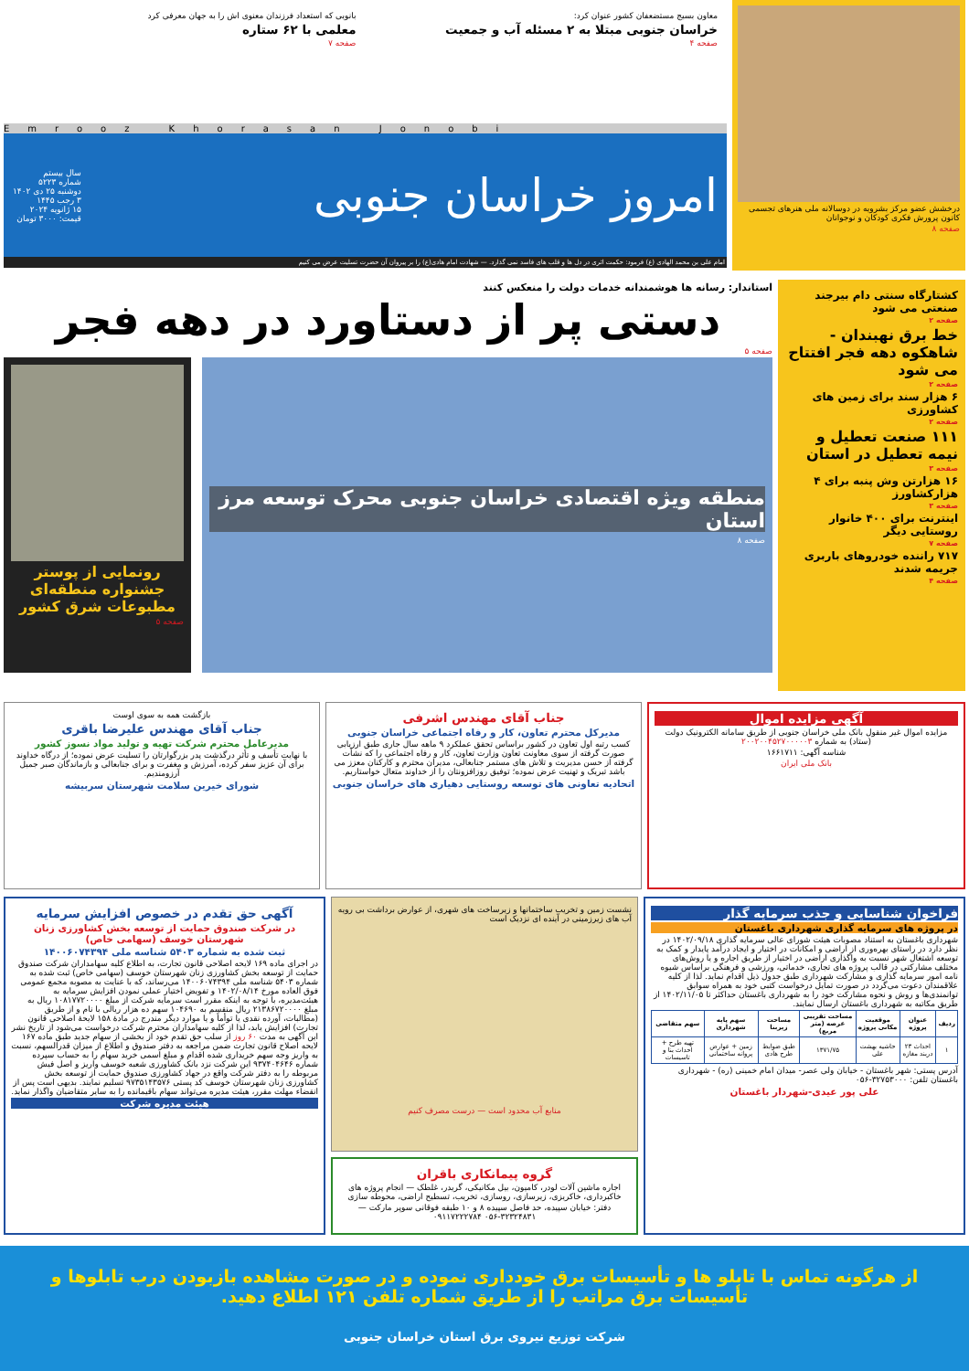درخشش عضو مرکز بشرویه در دوسالانه ملی هنرهای تجسمی کانون پرورش فکری کودکان و نوجوانان
صفحه ۸
معاون بسیج مستضعفان کشور عنوان کرد:
خراسان جنوبی مبتلا به ۲ مسئله آب و جمعیت
صفحه ۴
بانویی که استعداد فرزندان معنوی اش را به جهان معرفی کرد
معلمی با ۶۲ ستاره
صفحه ۷
Emrooz Khorasan Jonobi
امروز خراسان جنوبی
سال بیستم
شماره ۵۲۲۳
دوشنبه ۲۵ دی ۱۴۰۲
۳ رجب ۱۴۴۵
۱۵ ژانویه ۲۰۲۴
قیمت: ۳۰۰۰ تومان
امام علی بن محمد الهادی (ع) فرمود: حکمت اثری در دل ها و قلب های فاسد نمی گذارد. — شهادت امام هادی(ع) را بر پیروان آن حضرت تسلیت عرض می کنیم
کشتارگاه سنتی دام بیرجند صنعتی می شود
صفحه ۲
خط برق نهبندان - شاهکوه دهه فجر افتتاح می شود
صفحه ۲
۶ هزار سند برای زمین های کشاورزی
صفحه ۲
۱۱۱ صنعت تعطیل و نیمه تعطیل در استان
صفحه ۳
۱۶ هزارتن وش پنبه برای ۴ هزارکشاورز
صفحه ۳
اینترنت برای ۴۰۰ خانوار روستایی دیگر
صفحه ۷
۷۱۷ راننده خودروهای باربری جریمه شدند
صفحه ۴
استاندار: رسانه ها هوشمندانه خدمات دولت را منعکس کنند
دستی پر از دستاورد در دهه فجر
صفحه ۵
منطقه ویژه اقتصادی خراسان جنوبی محرک توسعه مرز استان
صفحه ۸
رونمایی از پوستر جشنواره منطقه‌ای مطبوعات شرق کشور
صفحه ۵
آگهی مزایده اموال
مزایده اموال غیر منقول بانک ملی خراسان جنوبی از طریق سامانه الکترونیک دولت (ستاد) به شماره ۲۰۰۲۰۰۴۵۲۷۰۰۰۰۰۳
شناسه آگهی: ۱۶۶۱۷۱۱
بانک ملی ایران
جناب آقای مهندس اشرفی
مدیرکل محترم تعاون، کار و رفاه اجتماعی خراسان جنوبی
کسب رتبه اول تعاون در کشور براساس تحقق عملکرد ۹ ماهه سال جاری طبق ارزیابی صورت گرفته از سوی معاونت تعاون وزارت تعاون، کار و رفاه اجتماعی را که نشأت گرفته از حسن مدیریت و تلاش های مستمر جنابعالی، مدیران محترم و کارکنان معزز می باشد تبریک و تهنیت عرض نموده؛ توفیق روزافزونتان را از خداوند متعال خواستاریم.
اتحادیه تعاونی های توسعه روستایی دهیاری های خراسان جنوبی
بازگشت همه به سوی اوست
جناب آقای مهندس علیرضا باقری
مدیرعامل محترم شرکت تهیه و تولید مواد نسوز کشور
با نهایت تأسف و تأثر درگذشت پدر بزرگوارتان را تسلیت عرض نموده؛ از درگاه خداوند برای آن عزیز سفر کرده، آمرزش و مغفرت و برای جنابعالی و بازماندگان صبر جمیل آرزومندیم.
شورای خیرین سلامت شهرستان سربیشه
فراخوان شناسایی و جذب سرمایه گذار
در پروژه های سرمایه گذاری شهرداری باغستان
شهرداری باغستان به استناد مصوبات هیئت شورای عالی سرمایه گذاری ۱۴۰۲/۰۹/۱۸ در نظر دارد در راستای بهره‌وری از اراضی و امکانات در اختیار و ایجاد درآمد پایدار و کمک به توسعه اشتغال شهر نسبت به واگذاری اراضی در اختیار از طریق اجاره و یا روش‌های مختلف مشارکتی در قالب پروژه های تجاری، خدماتی، ورزشی و فرهنگی براساس شیوه نامه امور سرمایه گذاری و مشارکت شهرداری طبق جدول ذیل اقدام نماید. لذا از کلیه علاقمندان دعوت می‌گردد در صورت تمایل درخواست کتبی خود به همراه سوابق توانمندی‌ها و روش و نحوه مشارکت خود را به شهرداری باغستان حداکثر تا ۱۴۰۲/۱۱/۰۵ از طریق مکاتبه به شهرداری باغستان ارسال نمایند.
| ردیف | عنوان پروژه | موقعیت مکانی پروژه | مساحت تقریبی عرصه (متر مربع) | مساحت زیربنا | سهم پایه شهرداری | سهم متقاضی |
| --- | --- | --- | --- | --- | --- | --- |
| ۱ | احداث ۲۳ دربند مغازه | حاشیه بهشت علی | ۱۳۷۱/۷۵ | طبق ضوابط طرح هادی | زمین + عوارض پروانه ساختمانی | تهیه طرح + احداث بنا و تاسیسات |
آدرس پستی: شهر باغستان - خیابان ولی عصر- میدان امام خمینی (ره) - شهرداری باغستان تلفن: ۳۲۷۵۳۰۰۰-۰۵۶
علی پور عیدی-شهردار باغستان
نشست زمین و تخریب ساختمانها و زیرساخت های شهری، از عوارض برداشت بی رویه آب های زیرزمینی در آینده ای نزدیک است
منابع آب محدود است — درست مصرف کنیم
گروه پیمانکاری باقران
اجاره ماشین آلات لودر، کامیون، بیل مکانیکی، گریدر، غلطک — انجام پروژه های خاکبرداری، خاکریزی، زیرسازی، روسازی، تخریب، تسطیح اراضی، محوطه سازی
دفتر: خیابان سپیده، حد فاصل سپیده ۸ و ۱۰ طبقه فوقانی سوپر مارکت — ۳۲۳۲۴۸۳۱-۰۵۶ ۰۹۱۱۷۲۲۲۷۸۴
آگهی حق تقدم در خصوص افزایش سرمایه
در شرکت صندوق حمایت از توسعه بخش کشاورزی زنان شهرستان خوسف (سهامی خاص)
ثبت شده به شماره ۵۴۰۳ شناسه ملی ۱۴۰۰۶۰۷۴۳۹۴
در اجرای ماده ۱۶۹ لایحه اصلاحی قانون تجارت، به اطلاع کلیه سهامداران شرکت صندوق حمایت از توسعه بخش کشاورزی زنان شهرستان خوسف (سهامی خاص) ثبت شده به شماره ۵۴۰۳ شناسه ملی ۱۴۰۰۶۰۷۴۳۹۴ می‌رساند، که با عنایت به مصوبه مجمع عمومی فوق العاده مورخ ۱۴۰۲/۰۸/۱۴ و تفویض اختیار عملی نمودن افزایش سرمایه به هیئت‌مدیره، با توجه به اینکه مقرر است سرمایه شرکت از مبلغ ۱۰۸۱۷۷۲۰۰۰۰ ریال به مبلغ ۲۱۳۸۶۷۲۰۰۰۰ ریال منقسم به ۱۰۴۶۹۰ سهم ده هزار ریالی با نام و از طریق (مطالبات، آورده نقدی یا توأماً و یا موارد دیگر مندرج در مادهٔ ۱۵۸ لایحهٔ اصلاحی قانون تجارت) افزایش یابد، لذا از کلیه سهامداران محترم شرکت درخواست می‌شود از تاریخ نشر این آگهی به مدت ۶۰ روز از سلب حق تقدم خود از بخشی از سهام جدید طبق ماده ۱۶۷ لایحه اصلاح قانون تجارت ضمن مراجعه به دفتر صندوق و اطلاع از میزان قدرالسهم، نسبت به واریز وجه سهم خریداری شده اقدام و مبلغ اسمی خرید سهام را به حساب سپرده شماره ۹۳۷۴۰۴۶۴۶ این شرکت نزد بانک کشاورزی شعبه خوسف واریز و اصل فیش مربوطه را به دفتر شرکت واقع در جهاد کشاورزی صندوق حمایت از توسعه بخش کشاورزی زنان شهرستان خوسف کد پستی ۹۷۳۵۱۴۳۵۷۶ تسلیم نمایند. بدیهی است پس از انقضاء مهلت مقرر، هیئت مدیره می‌تواند سهام باقیمانده را به سایر متقاضیان واگذار نماید.
هیئت مدیره شرکت
از هرگونه تماس با تابلو ها و تأسیسات برق خودداری نموده و در صورت مشاهده بازبودن درب تابلوها و تأسیسات برق مراتب را از طریق شماره تلفن ۱۲۱ اطلاع دهید.
شرکت توزیع نیروی برق استان خراسان جنوبی